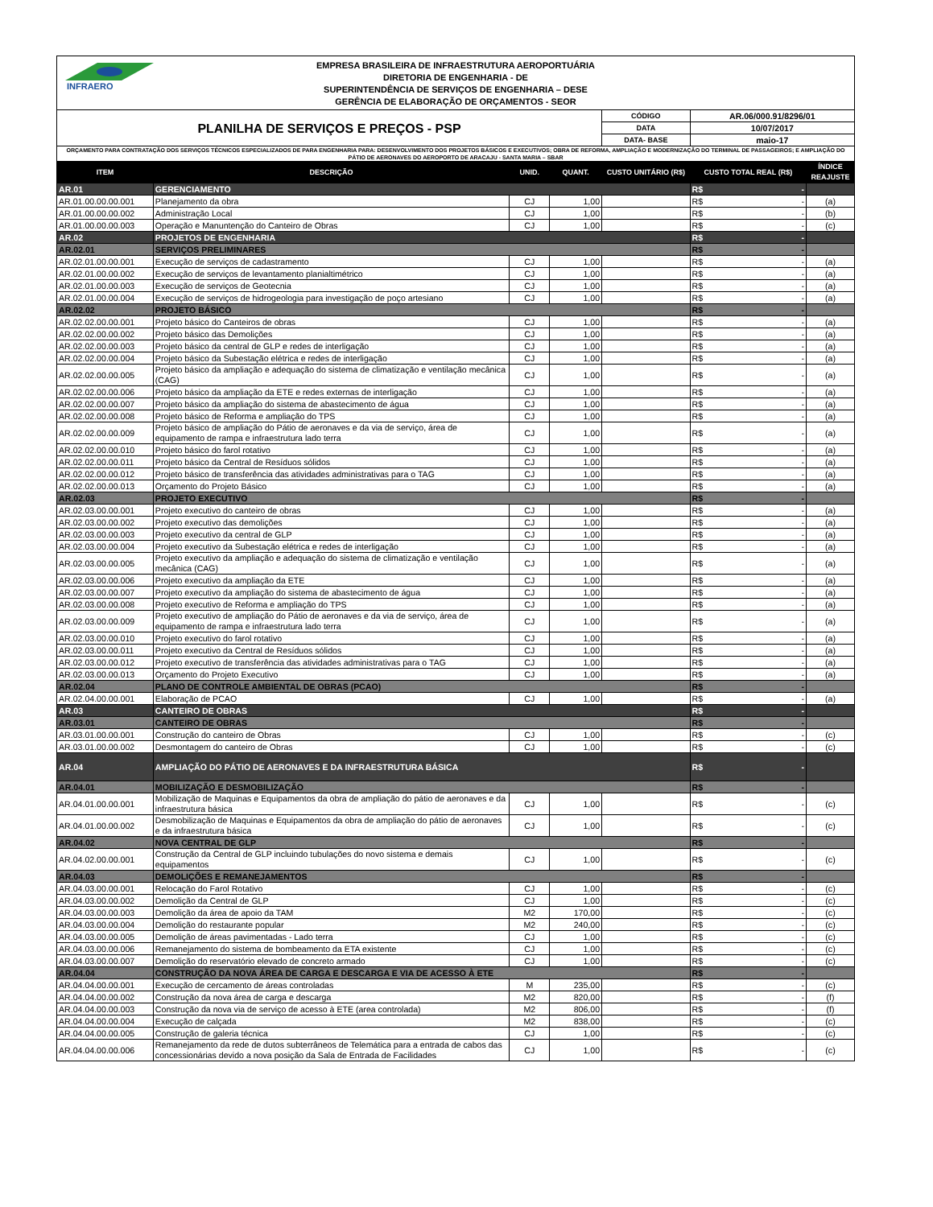INFRAERO
EMPRESA BRASILEIRA DE INFRAESTRUTURA AEROPORTUÁRIA
DIRETORIA DE ENGENHARIA - DE
SUPERINTENDÊNCIA DE SERVIÇOS DE ENGENHARIA – DESE
GERÊNCIA DE ELABORAÇÃO DE ORÇAMENTOS - SEOR
| PLANILHA DE SERVIÇOS E PREÇOS - PSP | | | | CÓDIGO | AR.06/000.91/8296/01 | |
| | | | | DATA | 10/07/2017 | |
| | | | | DATA- BASE | maio-17 | |
| ORÇAMENTO PARA CONTRATAÇÃO DOS SERVIÇOS TÉCNICOS ESPECIALIZADOS DE PARA ENGENHARIA PARA: DESENVOLVIMENTO DOS PROJETOS BÁSICOS E EXECUTIVOS; OBRA DE REFORMA, AMPLIAÇÃO E MODERNIZAÇÃO DO TERMINAL DE PASSAGEIROS; E AMPLIAÇÃO DO PÁTIO DE AERONAVES DO AEROPORTO DE ARACAJU - SANTA MARIA – SBAR | | | | | | |
| ITEM | DESCRIÇÃO | UNID. | QUANT. | CUSTO UNITÁRIO (R$) | CUSTO TOTAL REAL (R$) | ÍNDICE REAJUSTE |
| AR.01 | GERENCIAMENTO | | | | R$ - | |
| AR.01.00.00.00.001 | Planejamento da obra | CJ | 1,00 | | R$ - | (a) |
| AR.01.00.00.00.002 | Administração Local | CJ | 1,00 | | R$ - | (b) |
| AR.01.00.00.00.003 | Operação e Manuntenção do Canteiro de Obras | CJ | 1,00 | | R$ - | (c) |
| AR.02 | PROJETOS DE ENGENHARIA | | | | R$ - | |
| AR.02.01 | SERVIÇOS PRELIMINARES | | | | R$ - | |
| AR.02.01.00.00.001 | Execução de serviços de cadastramento | CJ | 1,00 | | R$ - | (a) |
| AR.02.01.00.00.002 | Execução de serviços de levantamento planialtimétrico | CJ | 1,00 | | R$ - | (a) |
| AR.02.01.00.00.003 | Execução de serviços de Geotecnia | CJ | 1,00 | | R$ - | (a) |
| AR.02.01.00.00.004 | Execução de serviços de hidrogeologia para investigação de poço artesiano | CJ | 1,00 | | R$ - | (a) |
| AR.02.02 | PROJETO BÁSICO | | | | R$ - | |
| AR.02.02.00.00.001 | Projeto básico do Canteiros de obras | CJ | 1,00 | | R$ - | (a) |
| AR.02.02.00.00.002 | Projeto básico das Demolições | CJ | 1,00 | | R$ - | (a) |
| AR.02.02.00.00.003 | Projeto básico da central de GLP e redes de interligação | CJ | 1,00 | | R$ - | (a) |
| AR.02.02.00.00.004 | Projeto básico da Subestação elétrica e redes de interligação | CJ | 1,00 | | R$ - | (a) |
| AR.02.02.00.00.005 | Projeto básico da ampliação e adequação do sistema de climatização e ventilação mecânica (CAG) | CJ | 1,00 | | R$ - | (a) |
| AR.02.02.00.00.006 | Projeto básico da ampliação da ETE e redes externas de interligação | CJ | 1,00 | | R$ - | (a) |
| AR.02.02.00.00.007 | Projeto básico da ampliação do sistema de abastecimento de água | CJ | 1,00 | | R$ - | (a) |
| AR.02.02.00.00.008 | Projeto básico de Reforma e ampliação do TPS | CJ | 1,00 | | R$ - | (a) |
| AR.02.02.00.00.009 | Projeto básico de ampliação do Pátio de aeronaves e da via de serviço, área de equipamento de rampa e infraestrutura lado terra | CJ | 1,00 | | R$ - | (a) |
| AR.02.02.00.00.010 | Projeto básico do farol rotativo | CJ | 1,00 | | R$ - | (a) |
| AR.02.02.00.00.011 | Projeto básico da Central de Resíduos sólidos | CJ | 1,00 | | R$ - | (a) |
| AR.02.02.00.00.012 | Projeto básico de transferência das atividades administrativas para o TAG | CJ | 1,00 | | R$ - | (a) |
| AR.02.02.00.00.013 | Orçamento do Projeto Básico | CJ | 1,00 | | R$ - | (a) |
| AR.02.03 | PROJETO EXECUTIVO | | | | R$ - | |
| AR.02.03.00.00.001 | Projeto executivo do canteiro de obras | CJ | 1,00 | | R$ - | (a) |
| AR.02.03.00.00.002 | Projeto executivo das demolições | CJ | 1,00 | | R$ - | (a) |
| AR.02.03.00.00.003 | Projeto executivo da central de GLP | CJ | 1,00 | | R$ - | (a) |
| AR.02.03.00.00.004 | Projeto executivo da Subestação elétrica e redes de interligação | CJ | 1,00 | | R$ - | (a) |
| AR.02.03.00.00.005 | Projeto executivo da ampliação e adequação do sistema de climatização e ventilação mecânica (CAG) | CJ | 1,00 | | R$ - | (a) |
| AR.02.03.00.00.006 | Projeto executivo da ampliação da ETE | CJ | 1,00 | | R$ - | (a) |
| AR.02.03.00.00.007 | Projeto executivo da ampliação do sistema de abastecimento de água | CJ | 1,00 | | R$ - | (a) |
| AR.02.03.00.00.008 | Projeto executivo de Reforma e ampliação do TPS | CJ | 1,00 | | R$ - | (a) |
| AR.02.03.00.00.009 | Projeto executivo de ampliação do Pátio de aeronaves e da via de serviço, área de equipamento de rampa e infraestrutura lado terra | CJ | 1,00 | | R$ - | (a) |
| AR.02.03.00.00.010 | Projeto executivo do farol rotativo | CJ | 1,00 | | R$ - | (a) |
| AR.02.03.00.00.011 | Projeto executivo da Central de Resíduos sólidos | CJ | 1,00 | | R$ - | (a) |
| AR.02.03.00.00.012 | Projeto executivo de transferência das atividades administrativas para o TAG | CJ | 1,00 | | R$ - | (a) |
| AR.02.03.00.00.013 | Orçamento do Projeto Executivo | CJ | 1,00 | | R$ - | (a) |
| AR.02.04 | PLANO DE CONTROLE AMBIENTAL DE OBRAS (PCAO) | | | | R$ - | |
| AR.02.04.00.00.001 | Elaboração de PCAO | CJ | 1,00 | | R$ - | (a) |
| AR.03 | CANTEIRO DE OBRAS | | | | R$ - | |
| AR.03.01 | CANTEIRO DE OBRAS | | | | R$ - | |
| AR.03.01.00.00.001 | Construção do canteiro de Obras | CJ | 1,00 | | R$ - | (c) |
| AR.03.01.00.00.002 | Desmontagem do canteiro de Obras | CJ | 1,00 | | R$ - | (c) |
| AR.04 | AMPLIAÇÃO DO PÁTIO DE AERONAVES E DA INFRAESTRUTURA BÁSICA | | | | R$ - | |
| AR.04.01 | MOBILIZAÇÃO E DESMOBILIZAÇÃO | | | | R$ - | |
| AR.04.01.00.00.001 | Mobilização de Maquinas e Equipamentos da obra de ampliação do pátio de aeronaves e da infraestrutura básica | CJ | 1,00 | | R$ - | (c) |
| AR.04.01.00.00.002 | Desmobilização de Maquinas e Equipamentos da obra de ampliação do pátio de aeronaves e da infraestrutura básica | CJ | 1,00 | | R$ - | (c) |
| AR.04.02 | NOVA CENTRAL DE GLP | | | | R$ - | |
| AR.04.02.00.00.001 | Construção da Central de GLP incluindo tubulações do novo sistema e demais equipamentos | CJ | 1,00 | | R$ - | (c) |
| AR.04.03 | DEMOLIÇÕES E REMANEJAMENTOS | | | | R$ - | |
| AR.04.03.00.00.001 | Relocação do Farol Rotativo | CJ | 1,00 | | R$ - | (c) |
| AR.04.03.00.00.002 | Demolição da Central de GLP | CJ | 1,00 | | R$ - | (c) |
| AR.04.03.00.00.003 | Demolição da área de apoio da TAM | M2 | 170,00 | | R$ - | (c) |
| AR.04.03.00.00.004 | Demolição do restaurante popular | M2 | 240,00 | | R$ - | (c) |
| AR.04.03.00.00.005 | Demolição de áreas pavimentadas - Lado terra | CJ | 1,00 | | R$ - | (c) |
| AR.04.03.00.00.006 | Remanejamento do sistema de bombeamento da ETA existente | CJ | 1,00 | | R$ - | (c) |
| AR.04.03.00.00.007 | Demolição do reservatório elevado de concreto armado | CJ | 1,00 | | R$ - | (c) |
| AR.04.04 | CONSTRUÇÃO DA NOVA ÁREA DE CARGA E DESCARGA E VIA DE ACESSO À ETE | | | | R$ - | |
| AR.04.04.00.00.001 | Execução de cercamento de áreas controladas | M | 235,00 | | R$ - | (c) |
| AR.04.04.00.00.002 | Construção da nova área de carga e descarga | M2 | 820,00 | | R$ - | (f) |
| AR.04.04.00.00.003 | Construção da nova via de serviço de acesso à ETE (area controlada) | M2 | 806,00 | | R$ - | (f) |
| AR.04.04.00.00.004 | Execução de calçada | M2 | 838,00 | | R$ - | (c) |
| AR.04.04.00.00.005 | Construção de galeria técnica | CJ | 1,00 | | R$ - | (c) |
| AR.04.04.00.00.006 | Remanejamento da rede de dutos subterrâneos de Telemática para a entrada de cabos das concessionárias devido a nova posição da Sala de Entrada de Facilidades | CJ | 1,00 | | R$ - | (c) |